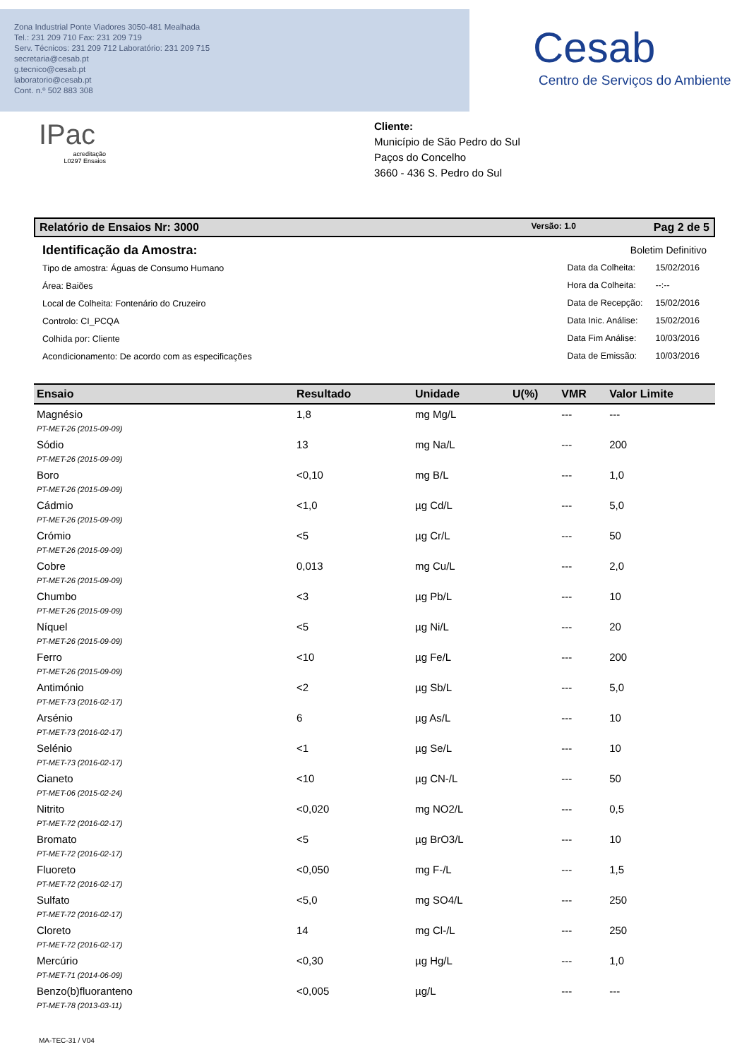Zona Industrial Ponte Viadores 3050-481 Mealhada
Tel.: 231 209 710 Fax: 231 209 719
Serv. Técnicos: 231 209 712 Laboratório: 231 209 715
secretaria@cesab.pt
g.tecnico@cesab.pt
laboratorio@cesab.pt
Cont. n.º 502 883 308
Cesab
Centro de Serviços do Ambiente
IPac
acreditação
L0297 Ensaios
Cliente:
Município de São Pedro do Sul
Paços do Concelho
3660 - 436 S. Pedro do Sul
Relatório de Ensaios Nr: 3000 Versão: 1.0 Pag 2 de 5
Identificação da Amostra:
Tipo de amostra: Águas de Consumo Humano
Área: Baiões
Local de Colheita: Fontenário do Cruzeiro
Controlo: CI_PCQA
Colhida por: Cliente
Acondicionamento: De acordo com as especificações
Boletim Definitivo
| Data da Colheita: | 15/02/2016 |
| Hora da Colheita: | --:-- |
| Data de Recepção: | 15/02/2016 |
| Data Inic. Análise: | 15/02/2016 |
| Data Fim Análise: | 10/03/2016 |
| Data de Emissão: | 10/03/2016 |
| Ensaio | Resultado | Unidade | U(%) | VMR | Valor Limite |
| --- | --- | --- | --- | --- | --- |
| Magnésio PT-MET-26 (2015-09-09) | 1,8 | mg Mg/L | | --- | --- |
| Sódio PT-MET-26 (2015-09-09) | 13 | mg Na/L | | --- | 200 |
| Boro PT-MET-26 (2015-09-09) | <0,10 | mg B/L | | --- | 1,0 |
| Cádmio PT-MET-26 (2015-09-09) | <1,0 | µg Cd/L | | --- | 5,0 |
| Crómio PT-MET-26 (2015-09-09) | <5 | µg Cr/L | | --- | 50 |
| Cobre PT-MET-26 (2015-09-09) | 0,013 | mg Cu/L | | --- | 2,0 |
| Chumbo PT-MET-26 (2015-09-09) | <3 | µg Pb/L | | --- | 10 |
| Níquel PT-MET-26 (2015-09-09) | <5 | µg Ni/L | | --- | 20 |
| Ferro PT-MET-26 (2015-09-09) | <10 | µg Fe/L | | --- | 200 |
| Antimónio PT-MET-73 (2016-02-17) | <2 | µg Sb/L | | --- | 5,0 |
| Arsénio PT-MET-73 (2016-02-17) | 6 | µg As/L | | --- | 10 |
| Selénio PT-MET-73 (2016-02-17) | <1 | µg Se/L | | --- | 10 |
| Cianeto PT-MET-06 (2015-02-24) | <10 | µg CN-/L | | --- | 50 |
| Nitrito PT-MET-72 (2016-02-17) | <0,020 | mg NO2/L | | --- | 0,5 |
| Bromato PT-MET-72 (2016-02-17) | <5 | µg BrO3/L | | --- | 10 |
| Fluoreto PT-MET-72 (2016-02-17) | <0,050 | mg F-/L | | --- | 1,5 |
| Sulfato PT-MET-72 (2016-02-17) | <5,0 | mg SO4/L | | --- | 250 |
| Cloreto PT-MET-72 (2016-02-17) | 14 | mg Cl-/L | | --- | 250 |
| Mercúrio PT-MET-71 (2014-06-09) | <0,30 | µg Hg/L | | --- | 1,0 |
| Benzo(b)fluoranteno PT-MET-78 (2013-03-11) | <0,005 | µg/L | | --- | --- |
MA-TEC-31 / V04